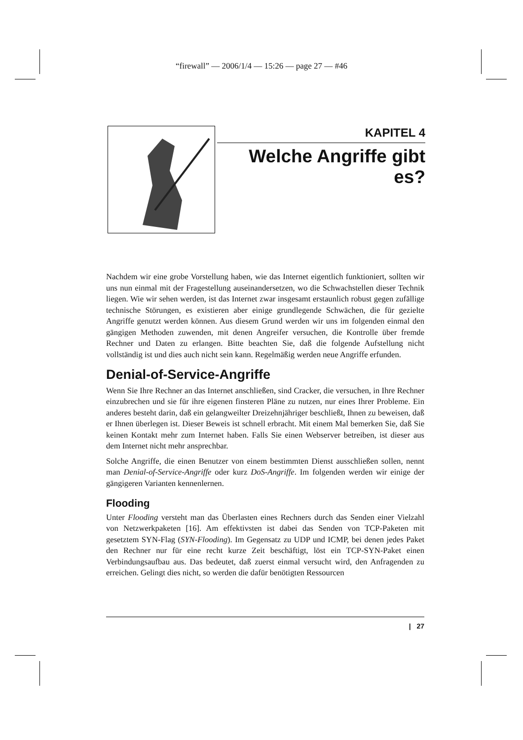“firewall” — 2006/1/4 — 15:26 — page 27 — #46
KAPITEL 4
Welche Angriffe gibt es?
Nachdem wir eine grobe Vorstellung haben, wie das Internet eigentlich funktioniert, sollten wir uns nun einmal mit der Fragestellung auseinandersetzen, wo die Schwachstellen dieser Technik liegen. Wie wir sehen werden, ist das Internet zwar insgesamt erstaunlich robust gegen zufällige technische Störungen, es existieren aber einige grundlegende Schwächen, die für gezielte Angriffe genutzt werden können. Aus diesem Grund werden wir uns im folgenden einmal den gängigen Methoden zuwenden, mit denen Angreifer versuchen, die Kontrolle über fremde Rechner und Daten zu erlangen. Bitte beachten Sie, daß die folgende Aufstellung nicht vollständig ist und dies auch nicht sein kann. Regelmäßig werden neue Angriffe erfunden.
Denial-of-Service-Angriffe
Wenn Sie Ihre Rechner an das Internet anschließen, sind Cracker, die versuchen, in Ihre Rechner einzubrechen und sie für ihre eigenen finsteren Pläne zu nutzen, nur eines Ihrer Probleme. Ein anderes besteht darin, daß ein gelangweilter Dreizehnjähriger beschließt, Ihnen zu beweisen, daß er Ihnen überlegen ist. Dieser Beweis ist schnell erbracht. Mit einem Mal bemerken Sie, daß Sie keinen Kontakt mehr zum Internet haben. Falls Sie einen Webserver betreiben, ist dieser aus dem Internet nicht mehr ansprechbar.
Solche Angriffe, die einen Benutzer von einem bestimmten Dienst ausschließen sollen, nennt man Denial-of-Service-Angriffe oder kurz DoS-Angriffe. Im folgenden werden wir einige der gängigeren Varianten kennenlernen.
Flooding
Unter Flooding versteht man das Überlasten eines Rechners durch das Senden einer Vielzahl von Netzwerkpaketen [16]. Am effektivsten ist dabei das Senden von TCP-Paketen mit gesetztem SYN-Flag (SYN-Flooding). Im Gegensatz zu UDP und ICMP, bei denen jedes Paket den Rechner nur für eine recht kurze Zeit beschäftigt, löst ein TCP-SYN-Paket einen Verbindungsaufbau aus. Das bedeutet, daß zuerst einmal versucht wird, den Anfragenden zu erreichen. Gelingt dies nicht, so werden die dafür benötigten Ressourcen
| 27